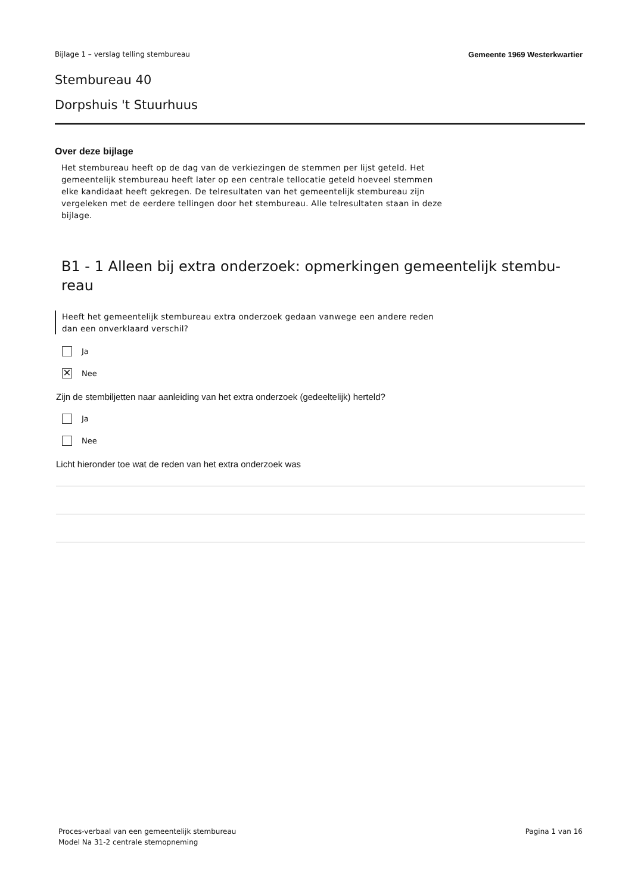Bijlage 1 – verslag telling stembureau Gemeente 1969 Westerkwartier
Stembureau 40
Dorpshuis 't Stuurhuus
Over deze bijlage
Het stembureau heeft op de dag van de verkiezingen de stemmen per lijst geteld. Het gemeentelijk stembureau heeft later op een centrale tellocatie geteld hoeveel stemmen elke kandidaat heeft gekregen. De telresultaten van het gemeentelijk stembureau zijn vergeleken met de eerdere tellingen door het stembureau. Alle telresultaten staan in deze bijlage.
B1 - 1 Alleen bij extra onderzoek: opmerkingen gemeentelijk stembu­reau
Heeft het gemeentelijk stembureau extra onderzoek gedaan vanwege een andere reden dan een onverklaard verschil?
Ja
✕
Nee
Zijn de stembiljetten naar aanleiding van het extra onderzoek (gedeeltelijk) herteld?
Ja
Nee
Licht hieronder toe wat de reden van het extra onderzoek was
Proces-verbaal van een gemeentelijk stembureau
Model Na 31-2 centrale stemopneming
Pagina 1 van 16